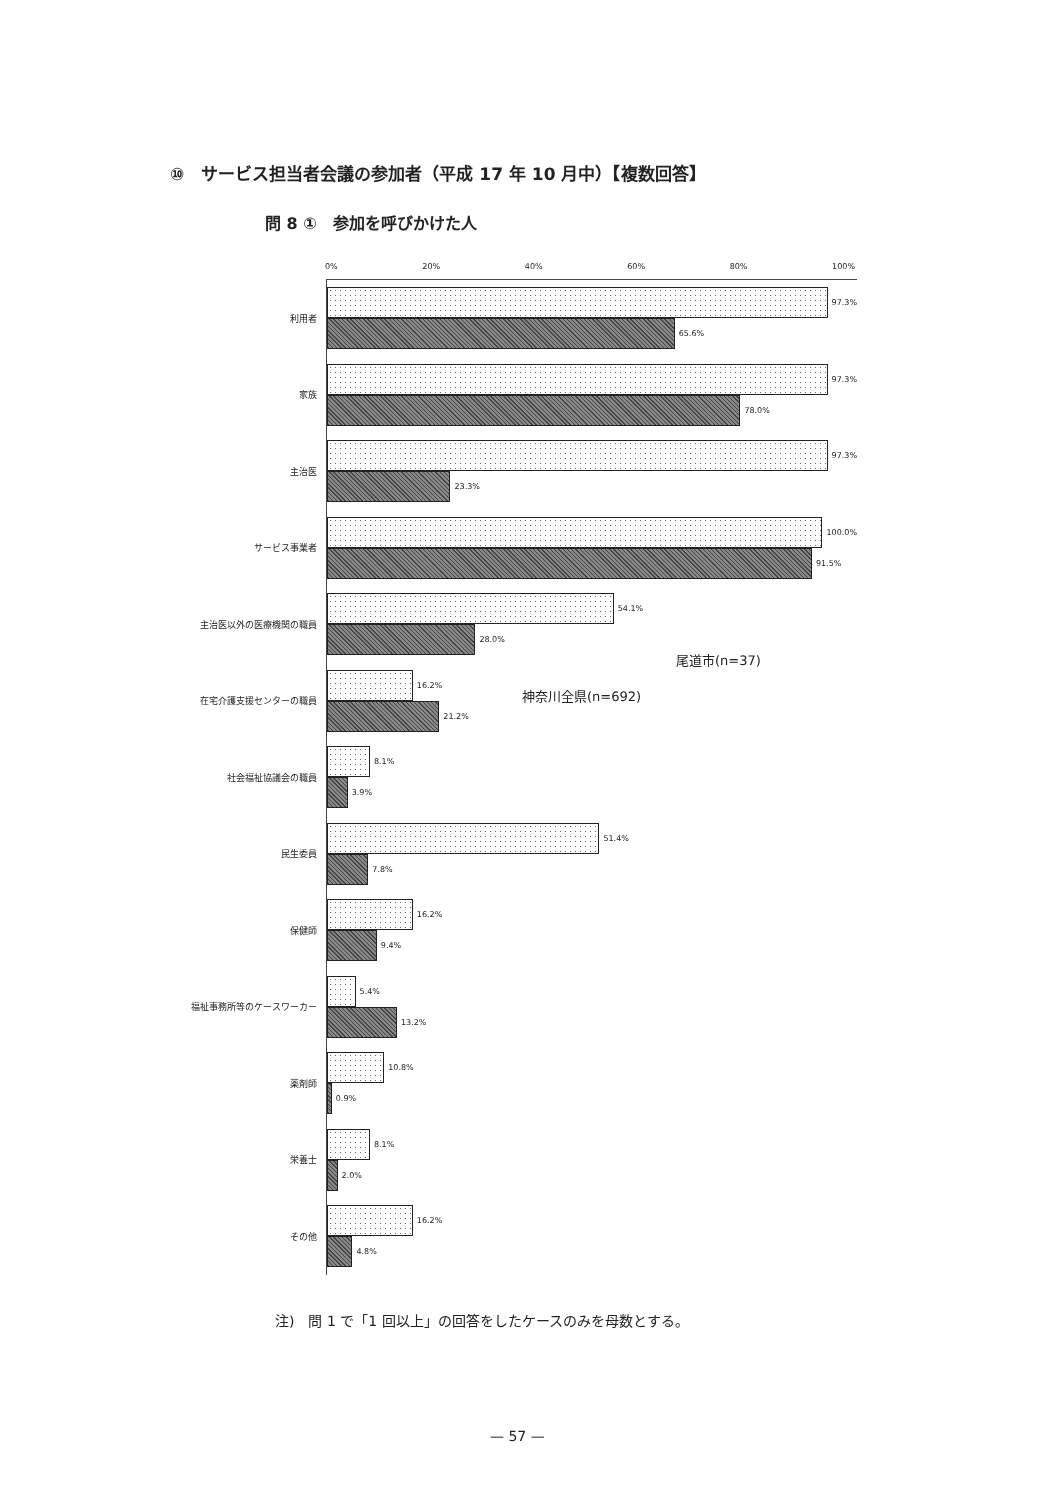⑩　サービス担当者会議の参加者（平成 17 年 10 月中）【複数回答】
問 8 ①　参加を呼びかけた人
0% 20% 40% 60% 80% 100%
利用者
97.3%
65.6%
家族
97.3%
78.0%
主治医
97.3%
23.3%
サービス事業者
100.0%
91.5%
主治医以外の医療機関の職員
54.1%
28.0%
在宅介護支援センターの職員
16.2%
21.2%
社会福祉協議会の職員
8.1%
3.9%
民生委員
51.4%
7.8%
保健師
16.2%
9.4%
福祉事務所等のケースワーカー
5.4%
13.2%
薬剤師
10.8%
0.9%
栄養士
8.1%
2.0%
その他
16.2%
4.8%
尾道市(n=37)
神奈川全県(n=692)
注)　問 1 で「1 回以上」の回答をしたケースのみを母数とする。
— 57 —